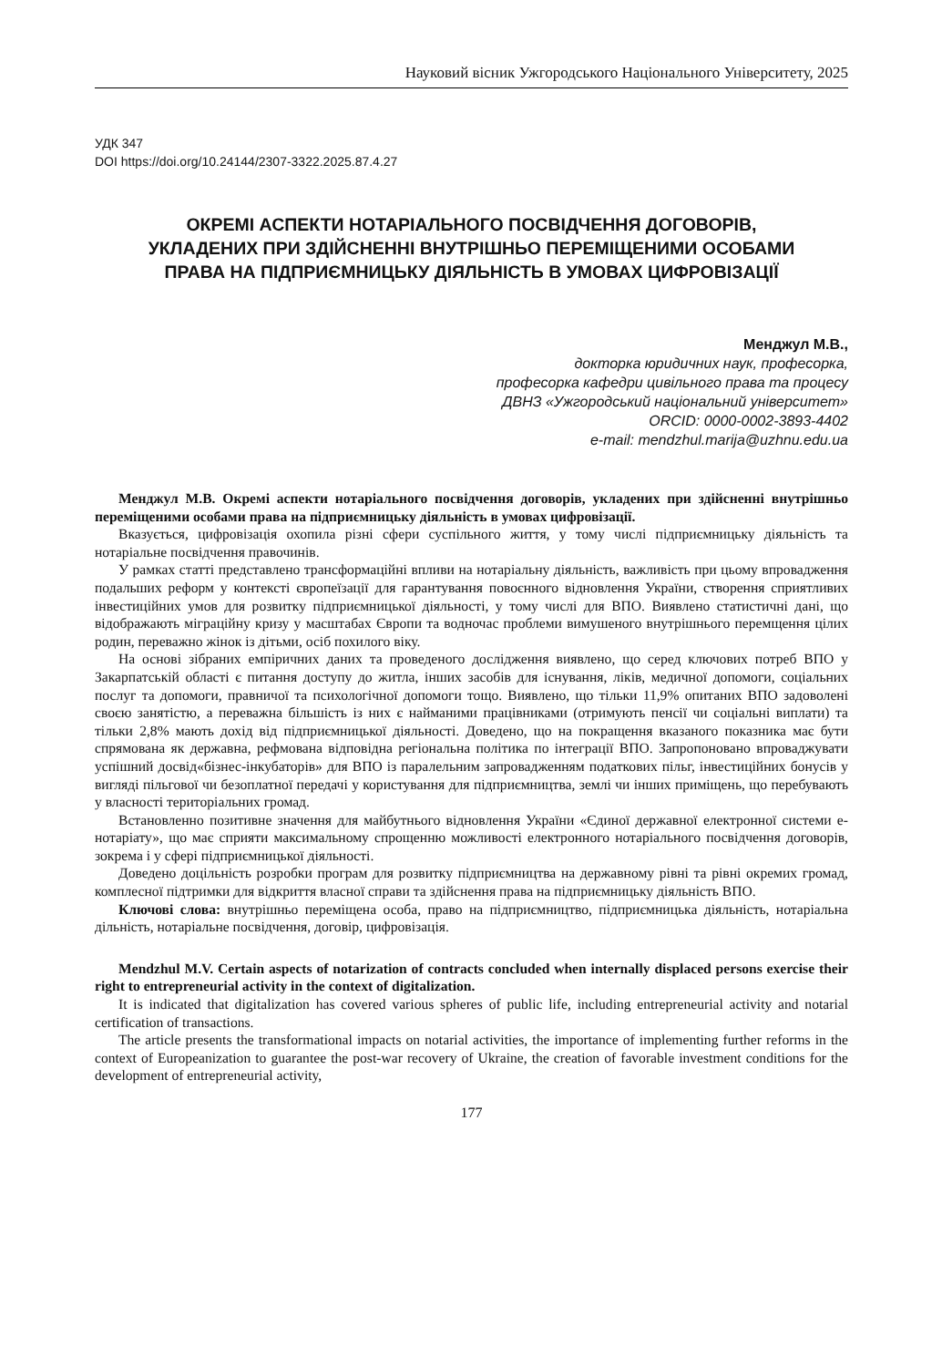Науковий вісник Ужгородського Національного Університету, 2025
УДК 347
DOI https://doi.org/10.24144/2307-3322.2025.87.4.27
ОКРЕМІ АСПЕКТИ НОТАРІАЛЬНОГО ПОСВІДЧЕННЯ ДОГОВОРІВ,
УКЛАДЕНИХ ПРИ ЗДІЙСНЕННІ ВНУТРІШНЬО ПЕРЕМІЩЕНИМИ ОСОБАМИ
ПРАВА НА ПІДПРИЄМНИЦЬКУ ДІЯЛЬНІСТЬ В УМОВАХ ЦИФРОВІЗАЦІЇ
Менджул М.В.,
докторка юридичних наук, професорка,
професорка кафедри цивільного права та процесу
ДВНЗ «Ужгородський національний університет»
ORCID: 0000-0002-3893-4402
e-mail: mendzhul.marija@uzhnu.edu.ua
Менджул М.В. Окремі аспекти нотаріального посвідчення договорів, укладених при здійсненні внутрішньо переміщеними особами права на підприємницьку діяльність в умовах цифровізації.
Вказується, цифровізація охопила різні сфери суспільного життя, у тому числі підприємницьку діяльність та нотаріальне посвідчення правочинів.
У рамках статті представлено трансформаційні впливи на нотаріальну діяльність, важливість при цьому впровадження подальших реформ у контексті європеїзації для гарантування повоєнного відновлення України, створення сприятливих інвестиційних умов для розвитку підприємницької діяльності, у тому числі для ВПО. Виявлено статистичні дані, що відображають міграційну кризу у масштабах Європи та водночас проблеми вимушеного внутрішнього перемщення цілих родин, переважно жінок із дітьми, осіб похилого віку.
На основі зібраних емпіричних даних та проведеного дослідження виявлено, що серед ключових потреб ВПО у Закарпатській області є питання доступу до житла, інших засобів для існування, ліків, медичної допомоги, соціальних послуг та допомоги, правничої та психологічної допомоги тощо. Виявлено, що тільки 11,9% опитаних ВПО задоволені своєю занятістю, а переважна більшість із них є найманими працівниками (отримують пенсії чи соціальні виплати) та тільки 2,8% мають дохід від підприємницької діяльності. Доведено, що на покращення вказаного показника має бути спрямована як державна, рефмована відповідна регіональна політика по інтеграції ВПО. Запропоновано впроваджувати успішний досвід«бізнес-інкубаторів» для ВПО із паралельним запровадженням податкових пільг, інвестиційних бонусів у вигляді пільгової чи безоплатної передачі у користування для підприємництва, землі чи інших приміщень, що перебувають у власності територіальних громад.
Встановленно позитивне значення для майбутнього відновлення України «Єдиної державної електронної системи е-нотаріату», що має сприяти максимальному спрощенню можливості електронного нотаріального посвідчення договорів, зокрема і у сфері підприємницької діяльності.
Доведено доцільність розробки програм для розвитку підприємництва на державному рівні та рівні окремих громад, комплесної підтримки для відкриття власної справи та здійснення права на підприємницьку діяльність ВПО.
Ключові слова: внутрішньо переміщена особа, право на підприємництво, підприємницька діяльність, нотаріальна дільність, нотаріальне посвідчення, договір, цифровізація.
Mendzhul M.V. Certain aspects of notarization of contracts concluded when internally displaced persons exercise their right to entrepreneurial activity in the context of digitalization.
It is indicated that digitalization has covered various spheres of public life, including entrepreneurial activity and notarial certification of transactions.
The article presents the transformational impacts on notarial activities, the importance of implementing further reforms in the context of Europeanization to guarantee the post-war recovery of Ukraine, the creation of favorable investment conditions for the development of entrepreneurial activity,
177